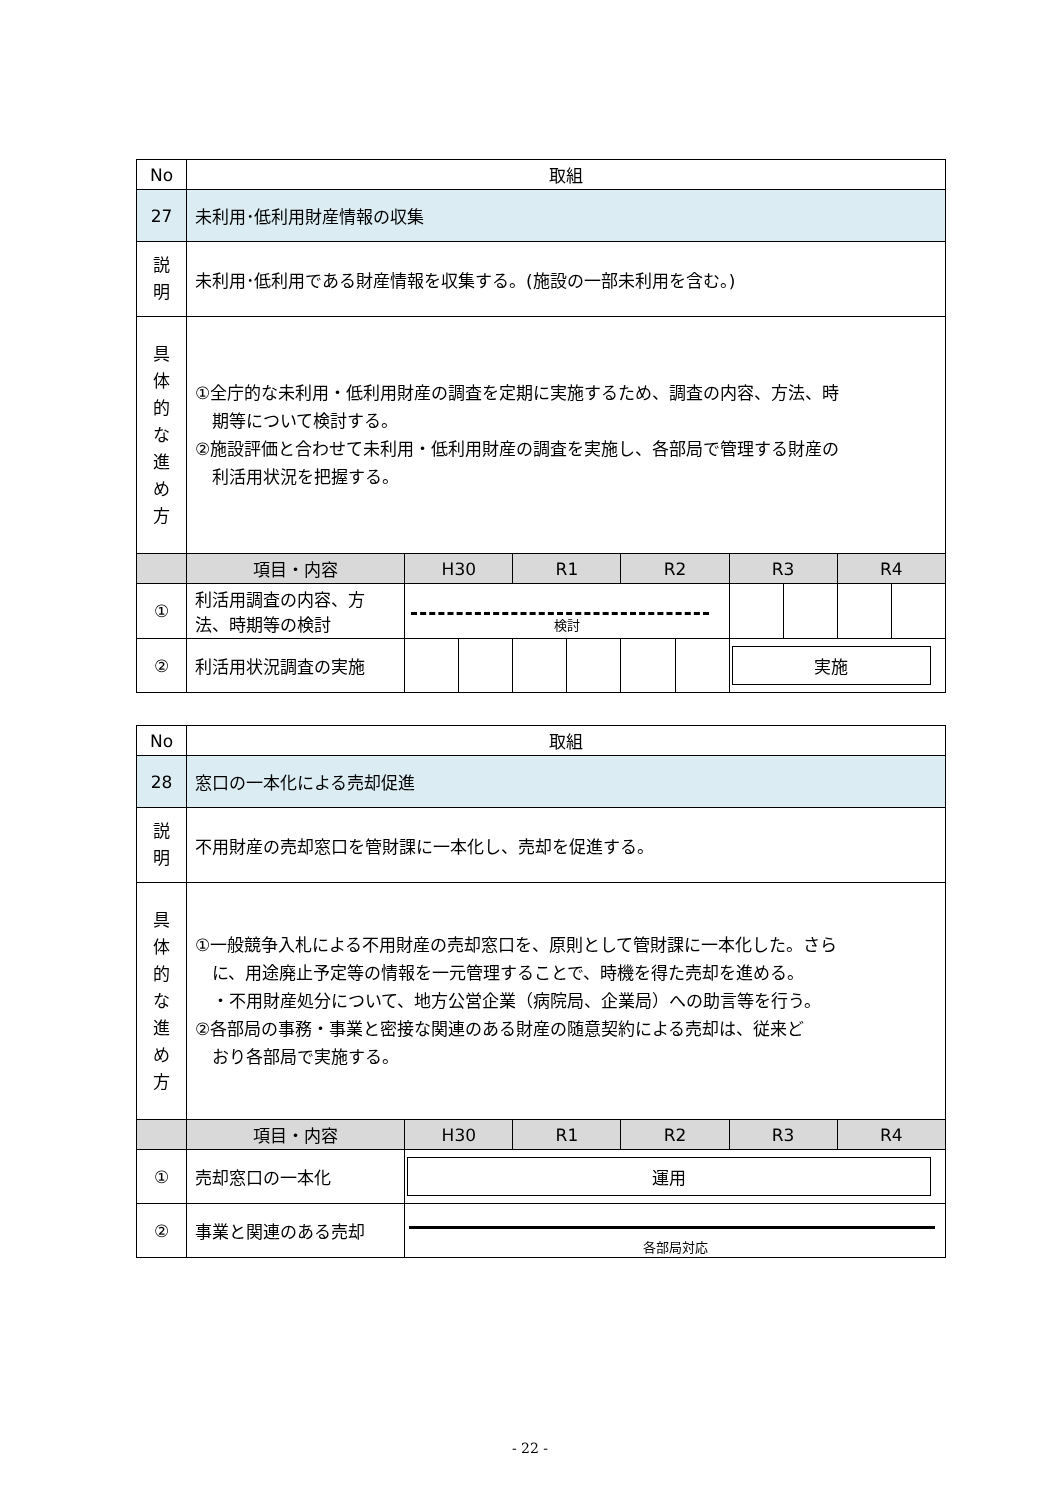| No | 取組 | | | | | | | | | | |
| 27 | 未利用･低利用財産情報の収集 | | | | | | | | | | |
| 説 明 | 未利用･低利用である財産情報を収集する。(施設の一部未利用を含む。) | | | | | | | | | | |
| 具 体 的 な 進 め 方 | ①全庁的な未利用・低利用財産の調査を定期に実施するため、調査の内容、方法、時 期等について検討する。 ②施設評価と合わせて未利用・低利用財産の調査を実施し、各部局で管理する財産の 利活用状況を把握する。 | | | | | | | | | | |
| | 項目・内容 | H30 | | R1 | | R2 | | R3 | | R4 | |
| ① | 利活用調査の内容、方法、時期等の検討 | 検討 | | | | | | | | | |
| ② | 利活用状況調査の実施 | | | | | | | 実施 | | | |
| No | 取組 | | | | | |
| 28 | 窓口の一本化による売却促進 | | | | | |
| 説 明 | 不用財産の売却窓口を管財課に一本化し、売却を促進する。 | | | | | |
| 具 体 的 な 進 め 方 | ①一般競争入札による不用財産の売却窓口を、原則として管財課に一本化した。さら に、用途廃止予定等の情報を一元管理することで、時機を得た売却を進める。 ・不用財産処分について、地方公営企業（病院局、企業局）への助言等を行う。 ②各部局の事務・事業と密接な関連のある財産の随意契約による売却は、従来ど おり各部局で実施する。 | | | | | |
| | 項目・内容 | H30 | R1 | R2 | R3 | R4 |
| ① | 売却窓口の一本化 | 運用 | | | | |
| ② | 事業と関連のある売却 | 各部局対応 | | | | |
- 22 -